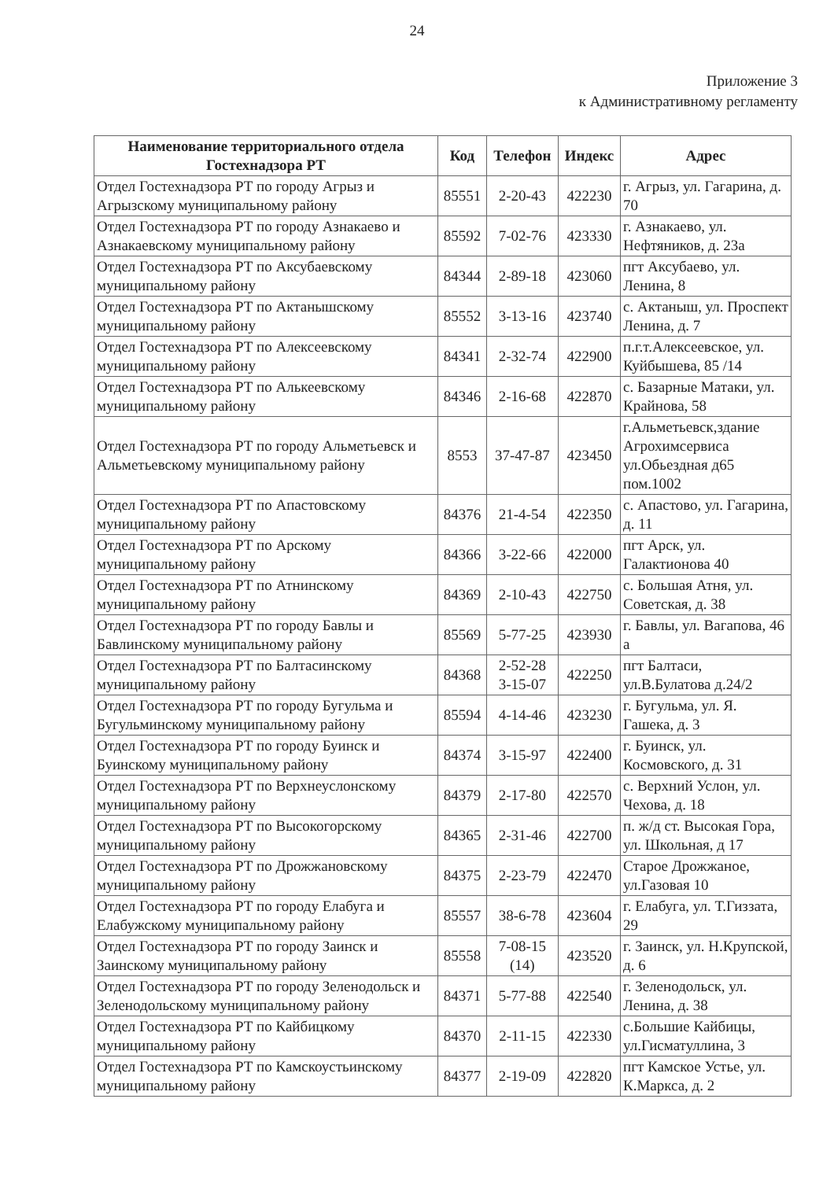24
Приложение 3
к Административному регламенту
| Наименование территориального отдела Гостехнадзора РТ | Код | Телефон | Индекс | Адрес |
| --- | --- | --- | --- | --- |
| Отдел Гостехнадзора РТ по городу Агрыз и Агрызскому муниципальному району | 85551 | 2-20-43 | 422230 | г. Агрыз, ул. Гагарина, д. 70 |
| Отдел Гостехнадзора РТ по городу Азнакаево и Азнакаевскому муниципальному району | 85592 | 7-02-76 | 423330 | г. Азнакаево, ул. Нефтяников, д. 23а |
| Отдел Гостехнадзора РТ по Аксубаевскому муниципальному району | 84344 | 2-89-18 | 423060 | пгт Аксубаево, ул. Ленина, 8 |
| Отдел Гостехнадзора РТ по Актанышскому муниципальному району | 85552 | 3-13-16 | 423740 | с. Актаныш, ул. Проспект Ленина, д. 7 |
| Отдел Гостехнадзора РТ по Алексеевскому муниципальному району | 84341 | 2-32-74 | 422900 | п.г.т.Алексеевское, ул. Куйбышева, 85 /14 |
| Отдел Гостехнадзора РТ по Алькеевскому муниципальному району | 84346 | 2-16-68 | 422870 | с. Базарные Матаки, ул. Крайнова, 58 |
| Отдел Гостехнадзора РТ по городу Альметьевск и Альметьевскому муниципальному району | 8553 | 37-47-87 | 423450 | г.Альметьевск,здание Агрохимсервиса ул.Обьездная д65 пом.1002 |
| Отдел Гостехнадзора РТ по Апастовскому муниципальному району | 84376 | 21-4-54 | 422350 | с. Апастово, ул. Гагарина, д. 11 |
| Отдел Гостехнадзора РТ по Арскому муниципальному району | 84366 | 3-22-66 | 422000 | пгт Арск, ул. Галактионова 40 |
| Отдел Гостехнадзора РТ по Атнинскому муниципальному району | 84369 | 2-10-43 | 422750 | с. Большая Атня, ул. Советская, д. 38 |
| Отдел Гостехнадзора РТ по городу Бавлы и Бавлинскому муниципальному району | 85569 | 5-77-25 | 423930 | г. Бавлы, ул. Вагапова, 46 а |
| Отдел Гостехнадзора РТ по Балтасинскому муниципальному району | 84368 | 2-52-28 3-15-07 | 422250 | пгт Балтаси, ул.В.Булатова д.24/2 |
| Отдел Гостехнадзора РТ по городу Бугульма и Бугульминскому муниципальному району | 85594 | 4-14-46 | 423230 | г. Бугульма, ул. Я. Гашека, д. 3 |
| Отдел Гостехнадзора РТ по городу Буинск и Буинскому муниципальному району | 84374 | 3-15-97 | 422400 | г. Буинск, ул. Космовского, д. 31 |
| Отдел Гостехнадзора РТ по Верхнеуслонскому муниципальному району | 84379 | 2-17-80 | 422570 | с. Верхний Услон, ул. Чехова, д. 18 |
| Отдел Гостехнадзора РТ по Высокогорскому муниципальному району | 84365 | 2-31-46 | 422700 | п. ж/д ст. Высокая Гора, ул. Школьная, д 17 |
| Отдел Гостехнадзора РТ по Дрожжановскому муниципальному району | 84375 | 2-23-79 | 422470 | Старое Дрожжаное, ул.Газовая 10 |
| Отдел Гостехнадзора РТ по городу Елабуга и Елабужскому муниципальному району | 85557 | 38-6-78 | 423604 | г. Елабуга, ул. Т.Гиззата, 29 |
| Отдел Гостехнадзора РТ по городу Заинск и Заинскому муниципальному району | 85558 | 7-08-15 (14) | 423520 | г. Заинск, ул. Н.Крупской, д. 6 |
| Отдел Гостехнадзора РТ по городу Зеленодольск и Зеленодольскому муниципальному району | 84371 | 5-77-88 | 422540 | г. Зеленодольск, ул. Ленина, д. 38 |
| Отдел Гостехнадзора РТ по Кайбицкому муниципальному району | 84370 | 2-11-15 | 422330 | с.Большие Кайбицы, ул.Гисматуллина, 3 |
| Отдел Гостехнадзора РТ по Камскоустьинскому муниципальному району | 84377 | 2-19-09 | 422820 | пгт Камское Устье, ул. К.Маркса, д. 2 |